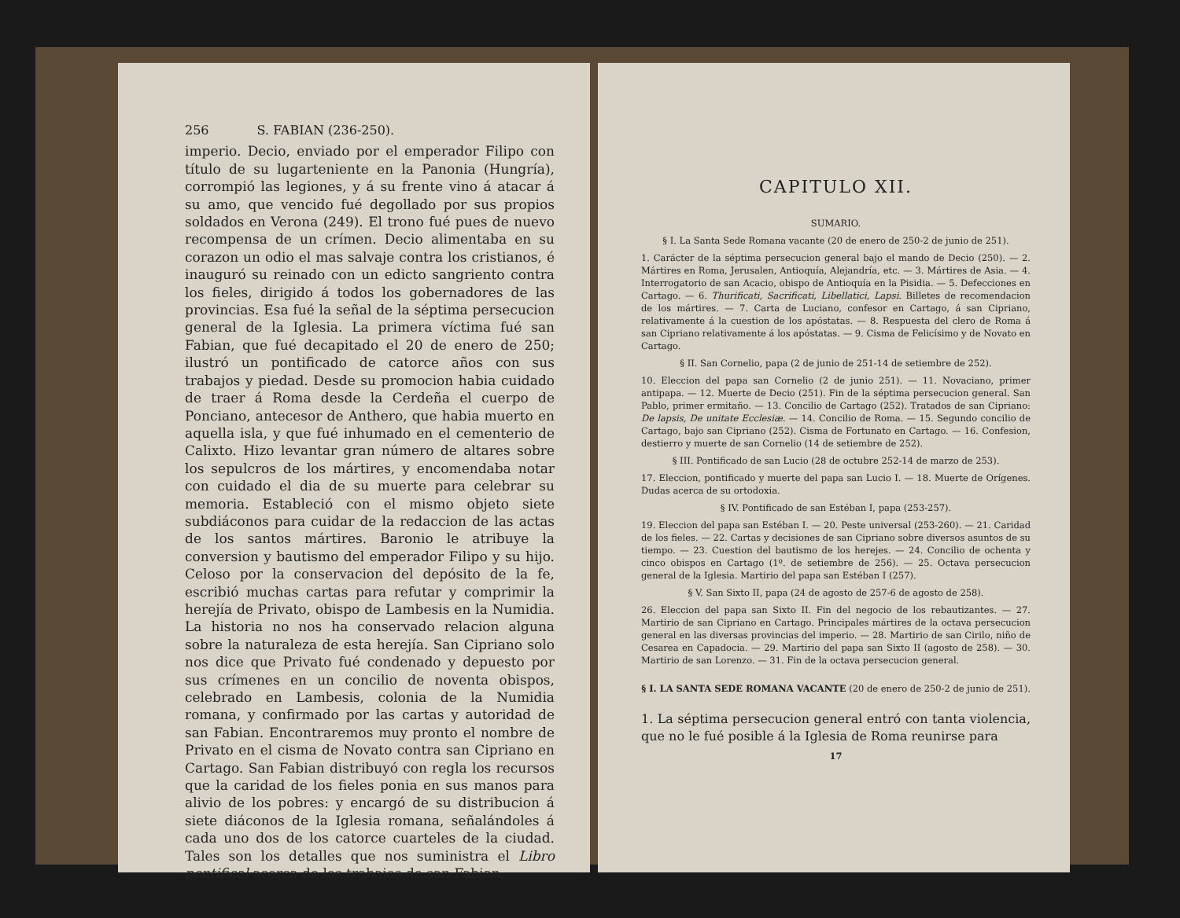256 S. FABIAN (236-250).
imperio. Decio, enviado por el emperador Filipo con título de su lugarteniente en la Panonia (Hungría), corrompió las legiones, y á su frente vino á atacar á su amo, que vencido fué degollado por sus propios soldados en Verona (249). El trono fué pues de nuevo recompensa de un crímen. Decio alimentaba en su corazon un odio el mas salvaje contra los cristianos, é inauguró su reinado con un edicto sangriento contra los fieles, dirigido á todos los gobernadores de las provincias. Esa fué la señal de la séptima persecucion general de la Iglesia. La primera víctima fué san Fabian, que fué decapitado el 20 de enero de 250; ilustró un pontificado de catorce años con sus trabajos y piedad. Desde su promocion habia cuidado de traer á Roma desde la Cerdeña el cuerpo de Ponciano, antecesor de Anthero, que habia muerto en aquella isla, y que fué inhumado en el cementerio de Calixto. Hizo levantar gran número de altares sobre los sepulcros de los mártires, y encomendaba notar con cuidado el dia de su muerte para celebrar su memoria. Estableció con el mismo objeto siete subdiáconos para cuidar de la redaccion de las actas de los santos mártires. Baronio le atribuye la conversion y bautismo del emperador Filipo y su hijo. Celoso por la conservacion del depósito de la fe, escribió muchas cartas para refutar y comprimir la herejía de Privato, obispo de Lambesis en la Numidia. La historia no nos ha conservado relacion alguna sobre la naturaleza de esta herejía. San Cipriano solo nos dice que Privato fué condenado y depuesto por sus crímenes en un concilio de noventa obispos, celebrado en Lambesis, colonia de la Numidia romana, y confirmado por las cartas y autoridad de san Fabian. Encontraremos muy pronto el nombre de Privato en el cisma de Novato contra san Cipriano en Cartago. San Fabian distribuyó con regla los recursos que la caridad de los fieles ponia en sus manos para alivio de los pobres: y encargó de su distribucion á siete diáconos de la Iglesia romana, señalándoles á cada uno dos de los catorce cuarteles de la ciudad. Tales son los detalles que nos suministra el Libro pontifical acerca de los trabajos de san Fabian.
CAPITULO XII.
SUMARIO.
§ I. La Santa Sede Romana vacante (20 de enero de 250-2 de junio de 251).
1. Carácter de la séptima persecucion general bajo el mando de Decio (250). — 2. Mártires en Roma, Jerusalen, Antioquía, Alejandría, etc. — 3. Mártires de Asia. — 4. Interrogatorio de san Acacio, obispo de Antioquía en la Pisidia. — 5. Defecciones en Cartago. — 6. Thurificati, Sacrificati, Libellatici, Lapsi. Billetes de recomendacion de los mártires. — 7. Carta de Luciano, confesor en Cartago, á san Cipriano, relativamente á la cuestion de los apóstatas. — 8. Respuesta del clero de Roma á san Cipriano relativamente á los apóstatas. — 9. Cisma de Felicísimo y de Novato en Cartago.
§ II. San Cornelio, papa (2 de junio de 251-14 de setiembre de 252).
10. Eleccion del papa san Cornelio (2 de junio 251). — 11. Novaciano, primer antipapa. — 12. Muerte de Decio (251). Fin de la séptima persecucion general. San Pablo, primer ermitaño. — 13. Concilio de Cartago (252). Tratados de san Cipriano: De lapsis, De unitate Ecclesiæ. — 14. Concilio de Roma. — 15. Segundo concilio de Cartago, bajo san Cipriano (252). Cisma de Fortunato en Cartago. — 16. Confesion, destierro y muerte de san Cornelio (14 de setiembre de 252).
§ III. Pontificado de san Lucio (28 de octubre 252-14 de marzo de 253).
17. Eleccion, pontificado y muerte del papa san Lucio I. — 18. Muerte de Orígenes. Dudas acerca de su ortodoxia.
§ IV. Pontificado de san Estéban I, papa (253-257).
19. Eleccion del papa san Estéban I. — 20. Peste universal (253-260). — 21. Caridad de los fieles. — 22. Cartas y decisiones de san Cipriano sobre diversos asuntos de su tiempo. — 23. Cuestion del bautismo de los herejes. — 24. Concilio de ochenta y cinco obispos en Cartago (1º. de setiembre de 256). — 25. Octava persecucion general de la Iglesia. Martirio del papa san Estéban I (257).
§ V. San Sixto II, papa (24 de agosto de 257-6 de agosto de 258).
26. Eleccion del papa san Sixto II. Fin del negocio de los rebautizantes. — 27. Martirio de san Cipriano en Cartago. Principales mártires de la octava persecucion general en las diversas provincias del imperio. — 28. Martirio de san Cirilo, niño de Cesarea en Capadocia. — 29. Martirio del papa san Sixto II (agosto de 258). — 30. Martirio de san Lorenzo. — 31. Fin de la octava persecucion general.
§ I. LA SANTA SEDE ROMANA VACANTE (20 de enero de 250-2 de junio de 251).
1. La séptima persecucion general entró con tanta violencia, que no le fué posible á la Iglesia de Roma reunirse para
17